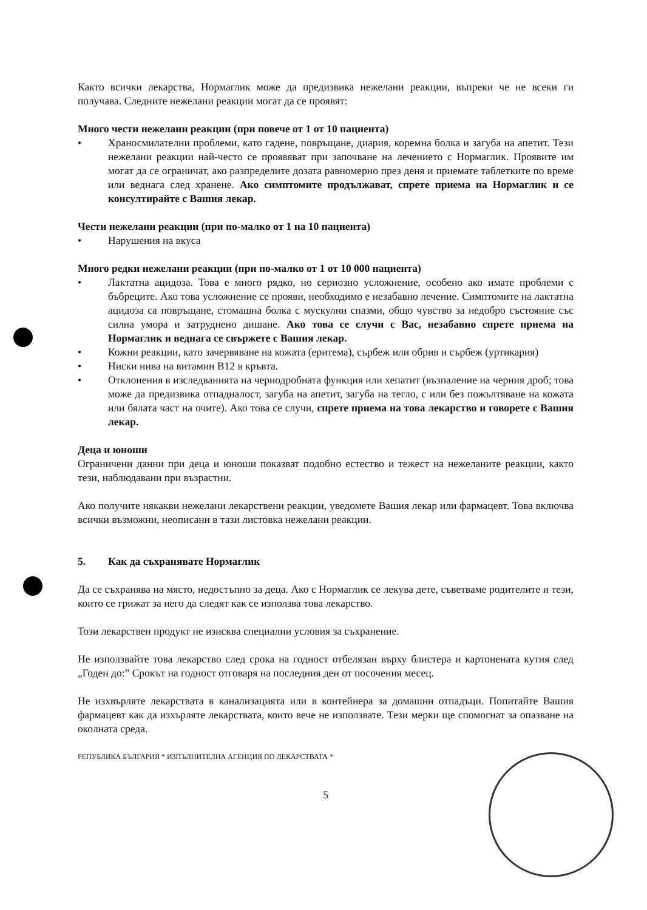Както всички лекарства, Нормаглик може да предизвика нежелани реакции, въпреки че не всеки ги получава. Следните нежелани реакции могат да се проявят:
Много чести нежелани реакции (при повече от 1 от 10 пациента)
• Храносмилателни проблеми, като гадене, повръщане, диария, коремна болка и загуба на апетит. Тези нежелани реакции най-често се проявяват при започване на лечението с Нормаглик. Проявите им могат да се ограничат, ако разпределите дозата равномерно през деня и приемате таблетките по време или веднага след хранене. Ако симптомите продължават, спрете приема на Нормаглик и се консултирайте с Вашия лекар.
Чести нежелани реакции (при по-малко от 1 на 10 пациента)
• Нарушения на вкуса
Много редки нежелани реакции (при по-малко от 1 от 10 000 пациента)
• Лактатна ацидоза. Това е много рядко, но сериозно усложнение, особено ако имате проблеми с бъбреците. Ако това усложнение се прояви, необходимо е незабавно лечение. Симптомите на лактатна ацидоза са повръщане, стомашна болка с мускулни спазми, общо чувство за недобро състояние със силна умора и затруднено дишане. Ако това се случи с Вас, незабавно спрете приема на Нормаглик и веднага се свържете с Вашия лекар.
• Кожни реакции, като зачервяване на кожата (еритема), сърбеж или обрив и сърбеж (уртикария)
• Ниски нива на витамин B12 в кръвта.
• Отклонения в изследванията на чернодробната функция или хепатит (възпаление на черния дроб; това може да предизвика отпадналост, загуба на апетит, загуба на тегло, с или без пожълтяване на кожата или бялата част на очите). Ако това се случи, спрете приема на това лекарство и говорете с Вашия лекар.
Деца и юноши
Ограничени данни при деца и юноши показват подобно естество и тежест на нежеланите реакции, както тези, наблюдавани при възрастни.
Ако получите някакви нежелани лекарствени реакции, уведомете Вашия лекар или фармацевт. Това включва всички възможни, неописани в тази листовка нежелани реакции.
5. Как да съхранявате Нормаглик
Да се съхранява на място, недостъпно за деца. Ако с Нормаглик се лекува дете, съветваме родителите и тези, които се грижат за него да следят как се използва това лекарство.
Този лекарствен продукт не изисква специални условия за съхранение.
Не използвайте това лекарство след срока на годност отбелязан върху блистера и картонената кутия след „Годен до:” Срокът на годност отговаря на последния ден от посочения месец.
Не изхвърляте лекарствата в канализацията или в контейнера за домашни отпадъци. Попитайте Вашия фармацевт как да изхърляте лекарствата, които вече не използвате. Тези мерки ще спомогнат за опазване на околната среда.
РЕПУБЛИКА БЪЛГАРИЯ * ИЗПЪЛНИТЕЛНА АГЕНЦИЯ ПО ЛЕКАРСТВАТА *
5